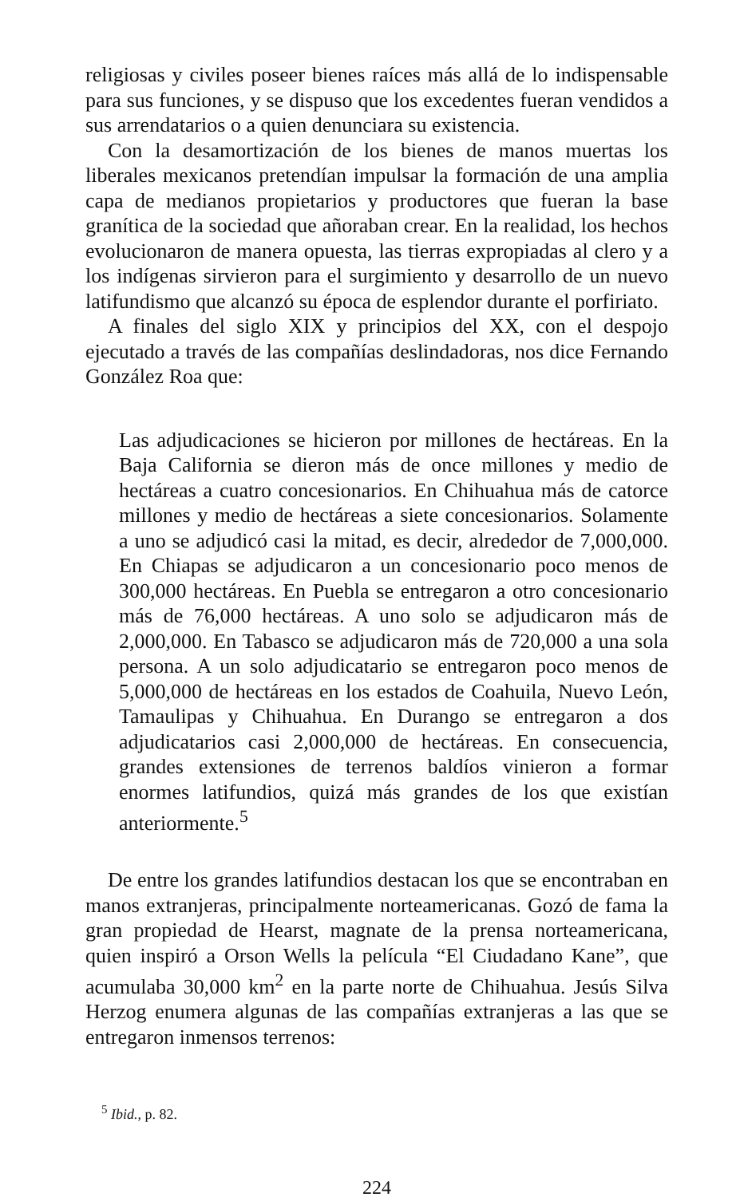religiosas y civiles poseer bienes raíces más allá de lo indispensable para sus funciones, y se dispuso que los excedentes fueran vendidos a sus arrendatarios o a quien denunciara su existencia.
Con la desamortización de los bienes de manos muertas los liberales mexicanos pretendían impulsar la formación de una amplia capa de medianos propietarios y productores que fueran la base granítica de la sociedad que añoraban crear. En la realidad, los hechos evolucionaron de manera opuesta, las tierras expropiadas al clero y a los indígenas sirvieron para el surgimiento y desarrollo de un nuevo latifundismo que alcanzó su época de esplendor durante el porfiriato.
A finales del siglo XIX y principios del XX, con el despojo ejecutado a través de las compañías deslindadoras, nos dice Fernando González Roa que:
Las adjudicaciones se hicieron por millones de hectáreas. En la Baja California se dieron más de once millones y medio de hectáreas a cuatro concesionarios. En Chihuahua más de catorce millones y medio de hectáreas a siete concesionarios. Solamente a uno se adjudicó casi la mitad, es decir, alrededor de 7,000,000. En Chiapas se adjudicaron a un concesionario poco menos de 300,000 hectáreas. En Puebla se entregaron a otro concesionario más de 76,000 hectáreas. A uno solo se adjudicaron más de 2,000,000. En Tabasco se adjudicaron más de 720,000 a una sola persona. A un solo adjudicatario se entregaron poco menos de 5,000,000 de hectáreas en los estados de Coahuila, Nuevo León, Tamaulipas y Chihuahua. En Durango se entregaron a dos adjudicatarios casi 2,000,000 de hectáreas. En consecuencia, grandes extensiones de terrenos baldíos vinieron a formar enormes latifundios, quizá más grandes de los que existían anteriormente.<sup>5</sup>
De entre los grandes latifundios destacan los que se encontraban en manos extranjeras, principalmente norteamericanas. Gozó de fama la gran propiedad de Hearst, magnate de la prensa norteamericana, quien inspiró a Orson Wells la película “El Ciudadano Kane”, que acumulaba 30,000 km<sup>2</sup> en la parte norte de Chihuahua. Jesús Silva Herzog enumera algunas de las compañías extranjeras a las que se entregaron inmensos terrenos:
<sup>5</sup> Ibid., p. 82.
224